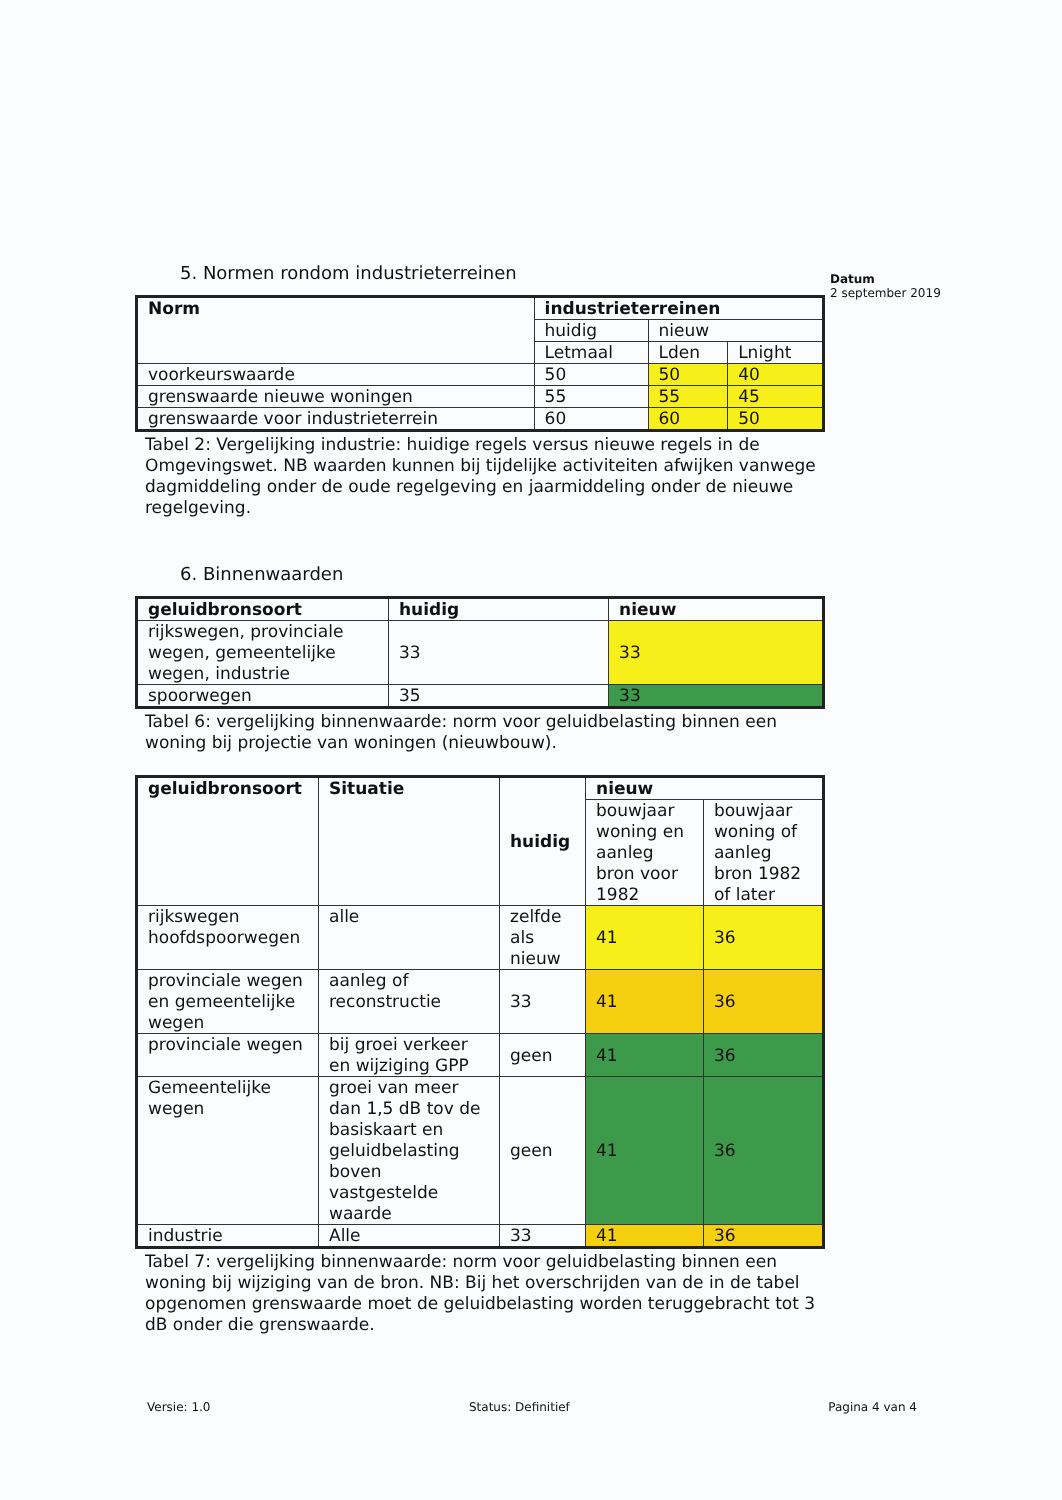Datum
2 september 2019
5. Normen rondom industrieterreinen
| Norm | industrieterreinen | | |
| --- | --- | --- | --- |
| | huidig | nieuw | |
| | Letmaal | Lden | Lnight |
| voorkeurswaarde | 50 | 50 | 40 |
| grenswaarde nieuwe woningen | 55 | 55 | 45 |
| grenswaarde voor industrieterrein | 60 | 60 | 50 |
Tabel 2: Vergelijking industrie: huidige regels versus nieuwe regels in de Omgevingswet. NB waarden kunnen bij tijdelijke activiteiten afwijken vanwege dagmiddeling onder de oude regelgeving en jaarmiddeling onder de nieuwe regelgeving.
6. Binnenwaarden
| geluidbronsoort | huidig | nieuw |
| --- | --- | --- |
| rijkswegen, provinciale wegen, gemeentelijke wegen, industrie | 33 | 33 |
| spoorwegen | 35 | 33 |
Tabel 6: vergelijking binnenwaarde: norm voor geluidbelasting binnen een woning bij projectie van woningen (nieuwbouw).
| geluidbronsoort | Situatie | huidig | nieuw | |
| --- | --- | --- | --- | --- |
| | | | bouwjaar woning en aanleg bron voor 1982 | bouwjaar woning of aanleg bron 1982 of later |
| rijkswegen hoofdspoorwegen | alle | zelfde als nieuw | 41 | 36 |
| provinciale wegen en gemeentelijke wegen | aanleg of reconstructie | 33 | 41 | 36 |
| provinciale wegen | bij groei verkeer en wijziging GPP | geen | 41 | 36 |
| Gemeentelijke wegen | groei van meer dan 1,5 dB tov de basiskaart en geluidbelasting boven vastgestelde waarde | geen | 41 | 36 |
| industrie | Alle | 33 | 41 | 36 |
Tabel 7: vergelijking binnenwaarde: norm voor geluidbelasting binnen een woning bij wijziging van de bron. NB: Bij het overschrijden van de in de tabel opgenomen grenswaarde moet de geluidbelasting worden teruggebracht tot 3 dB onder die grenswaarde.
Versie: 1.0 Status: Definitief Pagina 4 van 4